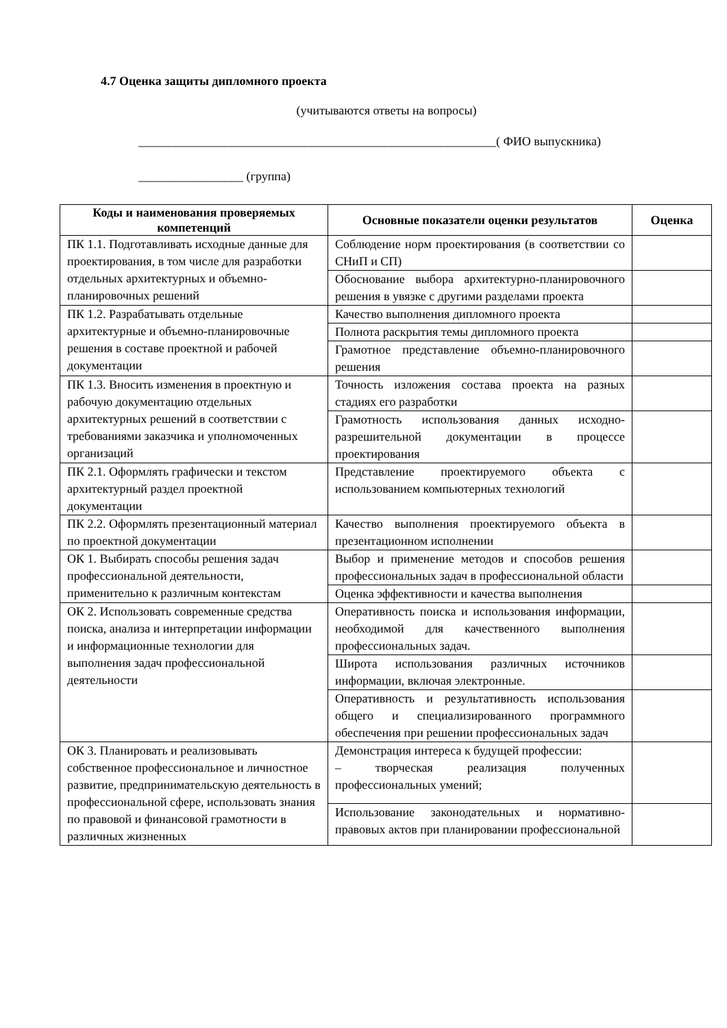4.7 Оценка защиты дипломного проекта
(учитываются ответы на вопросы)
__________________________________________________________( ФИО выпускника)
_________________ (группа)
| Коды и наименования проверяемых компетенций | Основные показатели оценки результатов | Оценка |
| --- | --- | --- |
| ПК 1.1. Подготавливать исходные данные для проектирования, в том числе для разработки отдельных архитектурных и объемно-планировочных решений | Соблюдение норм проектирования (в соответствии со СНиП и СП) | |
| | Обоснование выбора архитектурно-планировочного решения в увязке с другими разделами проекта | |
| ПК 1.2. Разрабатывать отдельные архитектурные и объемно-планировочные решения в составе проектной и рабочей документации | Качество выполнения дипломного проекта | |
| | Полнота раскрытия темы дипломного проекта | |
| | Грамотное представление объемно-планировочного решения | |
| ПК 1.3. Вносить изменения в проектную и рабочую документацию отдельных архитектурных решений в соответствии с требованиями заказчика и уполномоченных организаций | Точность изложения состава проекта на разных стадиях его разработки | |
| | Грамотность использования данных исходно-разрешительной документации в процессе проектирования | |
| ПК 2.1. Оформлять графически и текстом архитектурный раздел проектной документации | Представление проектируемого объекта с использованием компьютерных технологий | |
| ПК 2.2. Оформлять презентационный материал по проектной документации | Качество выполнения проектируемого объекта в презентационном исполнении | |
| ОК 1. Выбирать способы решения задач профессиональной деятельности, применительно к различным контекстам | Выбор и применение методов и способов решения профессиональных задач в профессиональной области | |
| | Оценка эффективности и качества выполнения | |
| ОК 2. Использовать современные средства поиска, анализа и интерпретации информации и информационные технологии для выполнения задач профессиональной деятельности | Оперативность поиска и использования информации, необходимой для качественного выполнения профессиональных задач. | |
| | Широта использования различных источников информации, включая электронные. | |
| | Оперативность и результативность использования общего и специализированного программного обеспечения при решении профессиональных задач | |
| ОК 3. Планировать и реализовывать собственное профессиональное и личностное развитие, предпринимательскую деятельность в профессиональной сфере, использовать знания по правовой и финансовой грамотности в различных жизненных | Демонстрация интереса к будущей профессии: – творческая реализация полученных профессиональных умений; | |
| | Использование законодательных и нормативно-правовых актов при планировании профессиональной | |